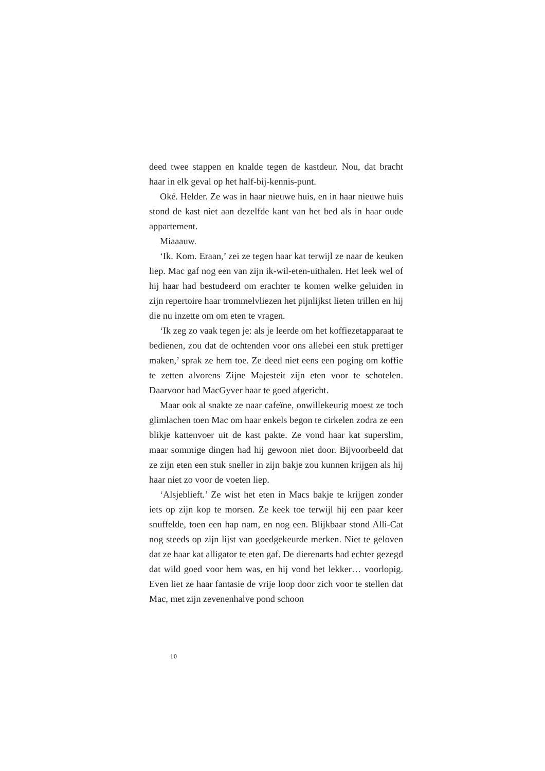deed twee stappen en knalde tegen de kastdeur. Nou, dat bracht haar in elk geval op het half-bij-kennis-punt.
Oké. Helder. Ze was in haar nieuwe huis, en in haar nieuwe huis stond de kast niet aan dezelfde kant van het bed als in haar oude appartement.
Miaaauw.
‘Ik. Kom. Eraan,’ zei ze tegen haar kat terwijl ze naar de keuken liep. Mac gaf nog een van zijn ik-wil-eten-uithalen. Het leek wel of hij haar had bestudeerd om erachter te komen welke geluiden in zijn repertoire haar trommelvliezen het pijnlijkst lieten trillen en hij die nu inzette om om eten te vragen.
‘Ik zeg zo vaak tegen je: als je leerde om het koffiezetapparaat te bedienen, zou dat de ochtenden voor ons allebei een stuk prettiger maken,’ sprak ze hem toe. Ze deed niet eens een poging om koffie te zetten alvorens Zijne Majesteit zijn eten voor te schotelen. Daarvoor had MacGyver haar te goed afgericht.
Maar ook al snakte ze naar cafeïne, onwillekeurig moest ze toch glimlachen toen Mac om haar enkels begon te cirkelen zodra ze een blikje kattenvoer uit de kast pakte. Ze vond haar kat superslim, maar sommige dingen had hij gewoon niet door. Bijvoorbeeld dat ze zijn eten een stuk sneller in zijn bakje zou kunnen krijgen als hij haar niet zo voor de voeten liep.
‘Alsjeblieft.’ Ze wist het eten in Macs bakje te krijgen zonder iets op zijn kop te morsen. Ze keek toe terwijl hij een paar keer snuffelde, toen een hap nam, en nog een. Blijkbaar stond Alli-Cat nog steeds op zijn lijst van goedgekeurde merken. Niet te geloven dat ze haar kat alligator te eten gaf. De dierenarts had echter gezegd dat wild goed voor hem was, en hij vond het lekker… voorlopig. Even liet ze haar fantasie de vrije loop door zich voor te stellen dat Mac, met zijn zevenenhalve pond schoon
10